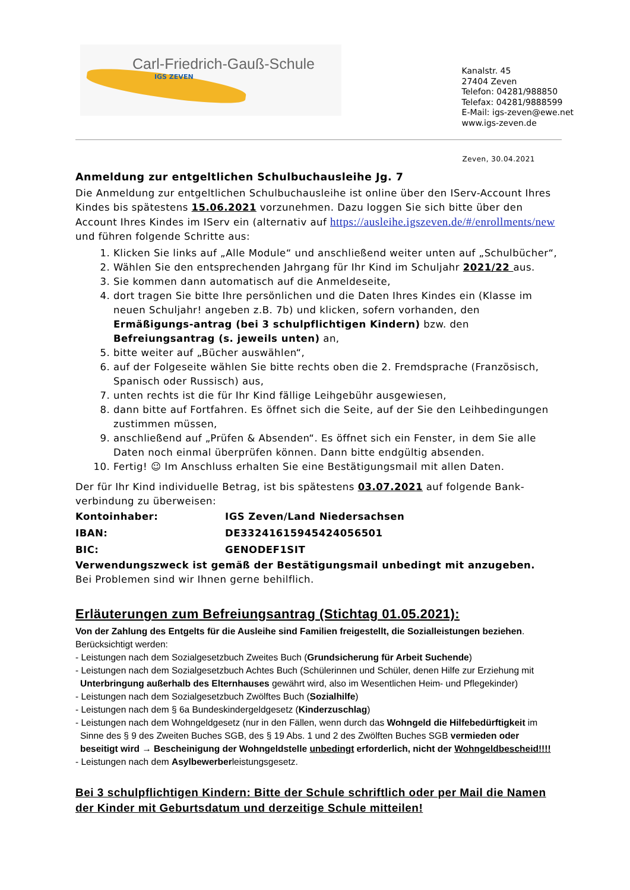Carl-Friedrich-Gauß-Schule
IGS ZEVEN
Kanalstr. 45
27404 Zeven
Telefon: 04281/988850
Telefax: 04281/9888599
E-Mail: igs-zeven@ewe.net
www.igs-zeven.de
Zeven, 30.04.2021
Anmeldung zur entgeltlichen Schulbuchausleihe Jg. 7
Die Anmeldung zur entgeltlichen Schulbuchausleihe ist online über den IServ-Account Ihres Kindes bis spätestens 15.06.2021 vorzunehmen. Dazu loggen Sie sich bitte über den Account Ihres Kindes im IServ ein (alternativ auf https://ausleihe.igszeven.de/#/enrollments/new und führen folgende Schritte aus:
1. Klicken Sie links auf „Alle Module“ und anschließend weiter unten auf „Schulbücher“,
2. Wählen Sie den entsprechenden Jahrgang für Ihr Kind im Schuljahr 2021/22 aus.
3. Sie kommen dann automatisch auf die Anmeldeseite,
4. dort tragen Sie bitte Ihre persönlichen und die Daten Ihres Kindes ein (Klasse im neuen Schuljahr! angeben z.B. 7b) und klicken, sofern vorhanden, den Ermäßigungs-antrag (bei 3 schulpflichtigen Kindern) bzw. den Befreiungsantrag (s. jeweils unten) an,
5. bitte weiter auf „Bücher auswählen“,
6. auf der Folgeseite wählen Sie bitte rechts oben die 2. Fremdsprache (Französisch, Spanisch oder Russisch) aus,
7. unten rechts ist die für Ihr Kind fällige Leihgebühr ausgewiesen,
8. dann bitte auf Fortfahren. Es öffnet sich die Seite, auf der Sie den Leihbedingungen zustimmen müssen,
9. anschließend auf „Prüfen & Absenden“. Es öffnet sich ein Fenster, in dem Sie alle Daten noch einmal überprüfen können. Dann bitte endgültig absenden.
10. Fertig! ☺ Im Anschluss erhalten Sie eine Bestätigungsmail mit allen Daten.
Der für Ihr Kind individuelle Betrag, ist bis spätestens 03.07.2021 auf folgende Bank-verbindung zu überweisen:
| Kontoinhaber: | IGS Zeven/Land Niedersachsen |
| IBAN: | DE33241615945424056501 |
| BIC: | GENODEF1SIT |
Verwendungszweck ist gemäß der Bestätigungsmail unbedingt mit anzugeben.
Bei Problemen sind wir Ihnen gerne behilflich.
Erläuterungen zum Befreiungsantrag (Stichtag 01.05.2021):
Von der Zahlung des Entgelts für die Ausleihe sind Familien freigestellt, die Sozialleistungen beziehen.
Berücksichtigt werden:
- Leistungen nach dem Sozialgesetzbuch Zweites Buch (Grundsicherung für Arbeit Suchende)
- Leistungen nach dem Sozialgesetzbuch Achtes Buch (Schülerinnen und Schüler, denen Hilfe zur Erziehung mit
Unterbringung außerhalb des Elternhauses gewährt wird, also im Wesentlichen Heim- und Pflegekinder)
- Leistungen nach dem Sozialgesetzbuch Zwölftes Buch (Sozialhilfe)
- Leistungen nach dem § 6a Bundeskindergeldgesetz (Kinderzuschlag)
- Leistungen nach dem Wohngeldgesetz (nur in den Fällen, wenn durch das Wohngeld die Hilfebedürftigkeit im
Sinne des § 9 des Zweiten Buches SGB, des § 19 Abs. 1 und 2 des Zwölften Buches SGB vermieden oder
beseitigt wird → Bescheinigung der Wohngeldstelle unbedingt erforderlich, nicht der Wohngeldbescheid!!!!
- Leistungen nach dem Asylbewerberleistungsgesetz.
Bei 3 schulpflichtigen Kindern: Bitte der Schule schriftlich oder per Mail die Namen der Kinder mit Geburtsdatum und derzeitige Schule mitteilen!